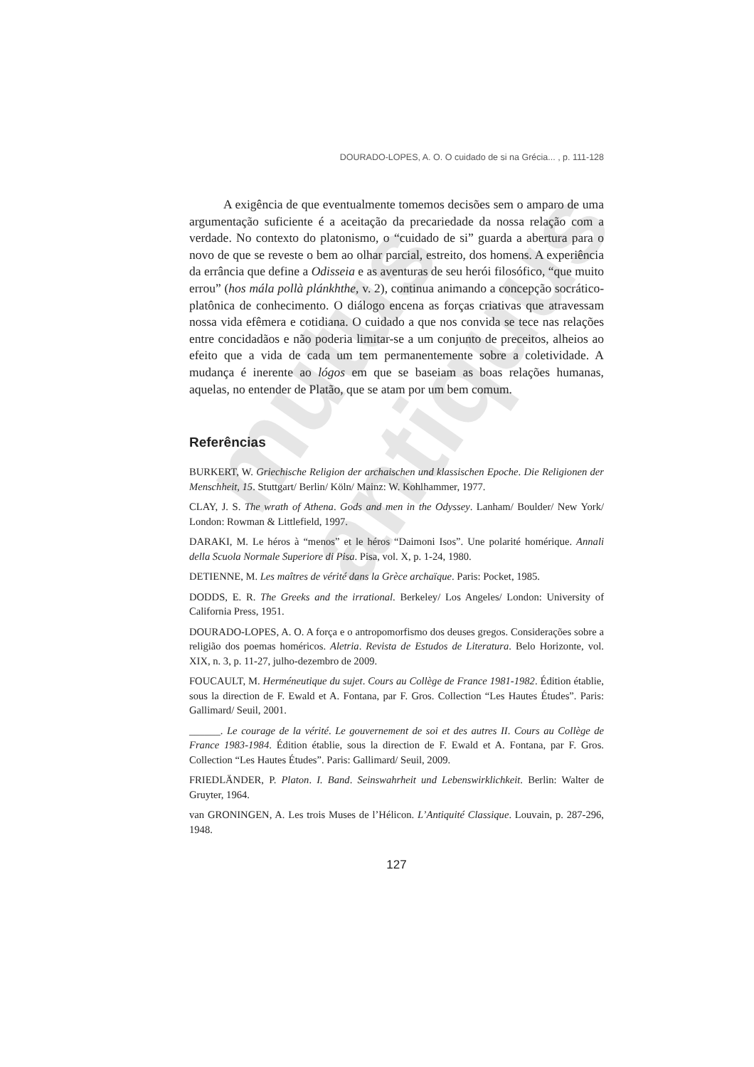mutus antiquus
DOURADO-LOPES, A. O. O cuidado de si na Grécia... , p. 111-128
A exigência de que eventualmente tomemos decisões sem o amparo de uma argumentação suficiente é a aceitação da precariedade da nossa relação com a verdade. No contexto do platonismo, o “cuidado de si” guarda a abertura para o novo de que se reveste o bem ao olhar parcial, estreito, dos homens. A experiência da errância que define a Odisseia e as aventuras de seu herói filosófico, “que muito errou” (hos mála pollà plánkhthe, v. 2), continua animando a concepção socrático-platônica de conhecimento. O diálogo encena as forças criativas que atravessam nossa vida efêmera e cotidiana. O cuidado a que nos convida se tece nas relações entre concidadãos e não poderia limitar-se a um conjunto de preceitos, alheios ao efeito que a vida de cada um tem permanentemente sobre a coletividade. A mudança é inerente ao lógos em que se baseiam as boas relações humanas, aquelas, no entender de Platão, que se atam por um bem comum.
Referências
BURKERT, W. Griechische Religion der archaischen und klassischen Epoche. Die Religionen der Menschheit, 15. Stuttgart/ Berlin/ Köln/ Mainz: W. Kohlhammer, 1977.
CLAY, J. S. The wrath of Athena. Gods and men in the Odyssey. Lanham/ Boulder/ New York/ London: Rowman & Littlefield, 1997.
DARAKI, M. Le héros à “menos” et le héros “Daimoni Isos”. Une polarité homérique. Annali della Scuola Normale Superiore di Pisa. Pisa, vol. X, p. 1-24, 1980.
DETIENNE, M. Les maîtres de vérité dans la Grèce archaïque. Paris: Pocket, 1985.
DODDS, E. R. The Greeks and the irrational. Berkeley/ Los Angeles/ London: University of California Press, 1951.
DOURADO-LOPES, A. O. A força e o antropomorfismo dos deuses gregos. Considerações sobre a religião dos poemas homéricos. Aletria. Revista de Estudos de Literatura. Belo Horizonte, vol. XIX, n. 3, p. 11-27, julho-dezembro de 2009.
FOUCAULT, M. Herméneutique du sujet. Cours au Collège de France 1981-1982. Édition établie, sous la direction de F. Ewald et A. Fontana, par F. Gros. Collection “Les Hautes Études”. Paris: Gallimard/ Seuil, 2001.
______. Le courage de la vérité. Le gouvernement de soi et des autres II. Cours au Collège de France 1983-1984. Édition établie, sous la direction de F. Ewald et A. Fontana, par F. Gros. Collection “Les Hautes Études”. Paris: Gallimard/ Seuil, 2009.
FRIEDLÄNDER, P. Platon. I. Band. Seinswahrheit und Lebenswirklichkeit. Berlin: Walter de Gruyter, 1964.
van GRONINGEN, A. Les trois Muses de l’Hélicon. L’Antiquité Classique. Louvain, p. 287-296, 1948.
127